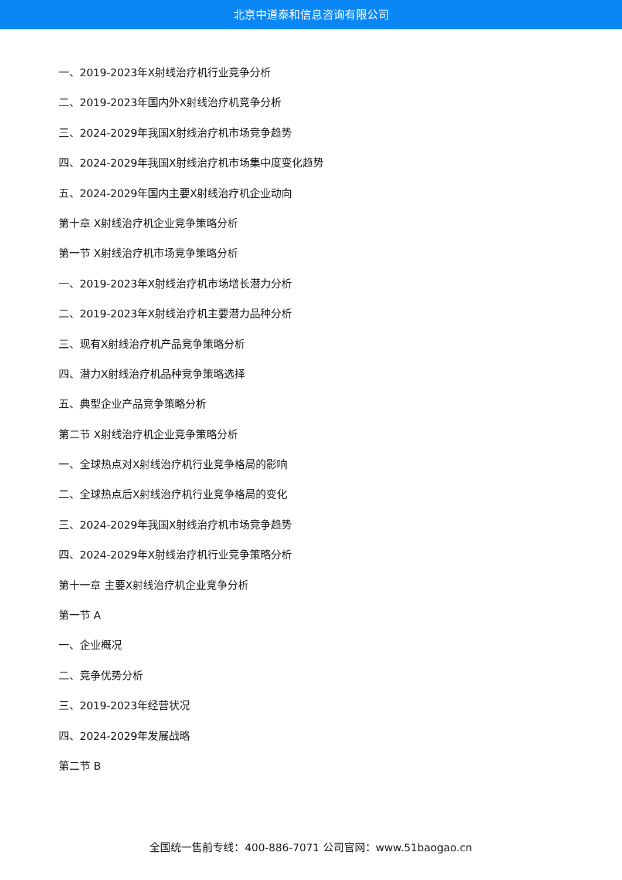北京中道泰和信息咨询有限公司
一、2019-2023年X射线治疗机行业竞争分析
二、2019-2023年国内外X射线治疗机竞争分析
三、2024-2029年我国X射线治疗机市场竞争趋势
四、2024-2029年我国X射线治疗机市场集中度变化趋势
五、2024-2029年国内主要X射线治疗机企业动向
第十章 X射线治疗机企业竞争策略分析
第一节 X射线治疗机市场竞争策略分析
一、2019-2023年X射线治疗机市场增长潜力分析
二、2019-2023年X射线治疗机主要潜力品种分析
三、现有X射线治疗机产品竞争策略分析
四、潜力X射线治疗机品种竞争策略选择
五、典型企业产品竞争策略分析
第二节 X射线治疗机企业竞争策略分析
一、全球热点对X射线治疗机行业竞争格局的影响
二、全球热点后X射线治疗机行业竞争格局的变化
三、2024-2029年我国X射线治疗机市场竞争趋势
四、2024-2029年X射线治疗机行业竞争策略分析
第十一章 主要X射线治疗机企业竞争分析
第一节 A
一、企业概况
二、竞争优势分析
三、2019-2023年经营状况
四、2024-2029年发展战略
第二节 B
全国统一售前专线：400-886-7071 公司官网：www.51baogao.cn